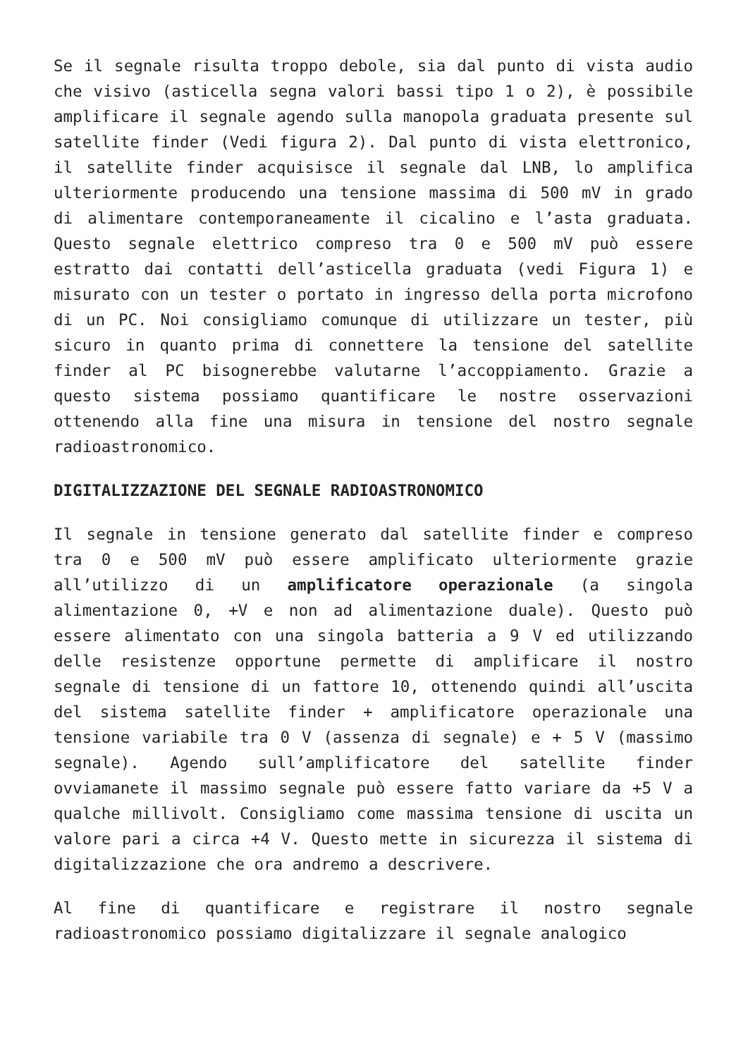Se il segnale risulta troppo debole, sia dal punto di vista audio che visivo (asticella segna valori bassi tipo 1 o 2), è possibile amplificare il segnale agendo sulla manopola graduata presente sul satellite finder (Vedi figura 2). Dal punto di vista elettronico, il satellite finder acquisisce il segnale dal LNB, lo amplifica ulteriormente producendo una tensione massima di 500 mV in grado di alimentare contemporaneamente il cicalino e l’asta graduata. Questo segnale elettrico compreso tra 0 e 500 mV può essere estratto dai contatti dell’asticella graduata (vedi Figura 1) e misurato con un tester o portato in ingresso della porta microfono di un PC. Noi consigliamo comunque di utilizzare un tester, più sicuro in quanto prima di connettere la tensione del satellite finder al PC bisognerebbe valutarne l’accoppiamento. Grazie a questo sistema possiamo quantificare le nostre osservazioni ottenendo alla fine una misura in tensione del nostro segnale radioastronomico.
DIGITALIZZAZIONE DEL SEGNALE RADIOASTRONOMICO
Il segnale in tensione generato dal satellite finder e compreso tra 0 e 500 mV può essere amplificato ulteriormente grazie all’utilizzo di un amplificatore operazionale (a singola alimentazione 0, +V e non ad alimentazione duale). Questo può essere alimentato con una singola batteria a 9 V ed utilizzando delle resistenze opportune permette di amplificare il nostro segnale di tensione di un fattore 10, ottenendo quindi all’uscita del sistema satellite finder + amplificatore operazionale una tensione variabile tra 0 V (assenza di segnale) e + 5 V (massimo segnale). Agendo sull’amplificatore del satellite finder ovviamanete il massimo segnale può essere fatto variare da +5 V a qualche millivolt. Consigliamo come massima tensione di uscita un valore pari a circa +4 V. Questo mette in sicurezza il sistema di digitalizzazione che ora andremo a descrivere.
Al fine di quantificare e registrare il nostro segnale radioastronomico possiamo digitalizzare il segnale analogico